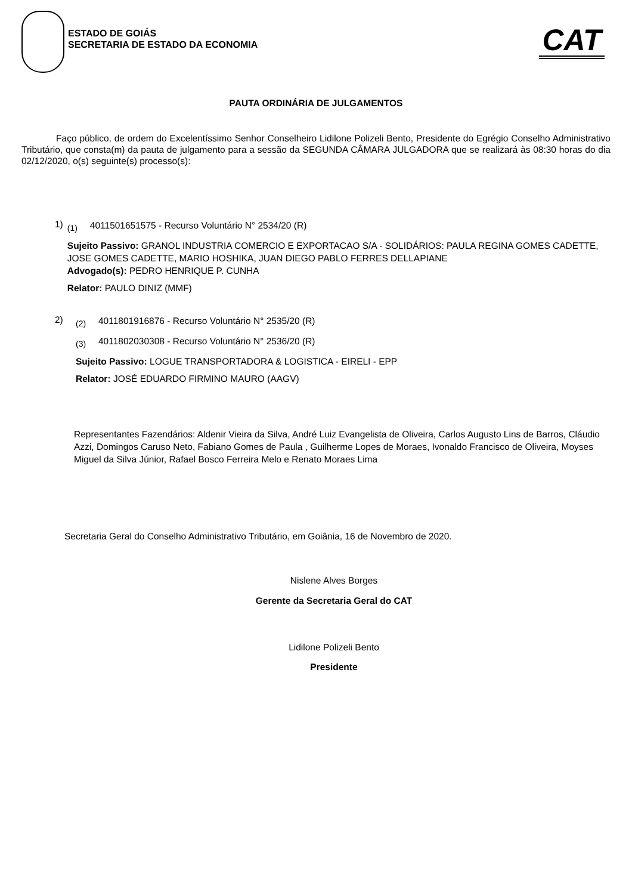ESTADO DE GOIÁS
SECRETARIA DE ESTADO DA ECONOMIA
CAT
PAUTA ORDINÁRIA DE JULGAMENTOS
Faço público, de ordem do Excelentíssimo Senhor Conselheiro Lidilone Polizeli Bento, Presidente do Egrégio Conselho Administrativo Tributário, que consta(m) da pauta de julgamento para a sessão da SEGUNDA CÂMARA JULGADORA que se realizará às 08:30 horas do dia 02/12/2020, o(s) seguinte(s) processo(s):
1)
(1) 4011501651575 - Recurso Voluntário N° 2534/20 (R)
Sujeito Passivo: GRANOL INDUSTRIA COMERCIO E EXPORTACAO S/A - SOLIDÁRIOS: PAULA REGINA GOMES CADETTE, JOSE GOMES CADETTE, MARIO HOSHIKA, JUAN DIEGO PABLO FERRES DELLAPIANE
Advogado(s): PEDRO HENRIQUE P. CUNHA
Relator: PAULO DINIZ (MMF)
2)
(2) 4011801916876 - Recurso Voluntário N° 2535/20 (R)
(3) 4011802030308 - Recurso Voluntário N° 2536/20 (R)
Sujeito Passivo: LOGUE TRANSPORTADORA & LOGISTICA - EIRELI - EPP
Relator: JOSÉ EDUARDO FIRMINO MAURO (AAGV)
Representantes Fazendários: Aldenir Vieira da Silva, André Luiz Evangelista de Oliveira, Carlos Augusto Lins de Barros, Cláudio Azzi, Domingos Caruso Neto, Fabiano Gomes de Paula , Guilherme Lopes de Moraes, Ivonaldo Francisco de Oliveira, Moyses Miguel da Silva Júnior, Rafael Bosco Ferreira Melo e Renato Moraes Lima
Secretaria Geral do Conselho Administrativo Tributário, em Goiânia, 16 de Novembro de 2020.
Nislene Alves Borges
Gerente da Secretaria Geral do CAT
Lidilone Polizeli Bento
Presidente